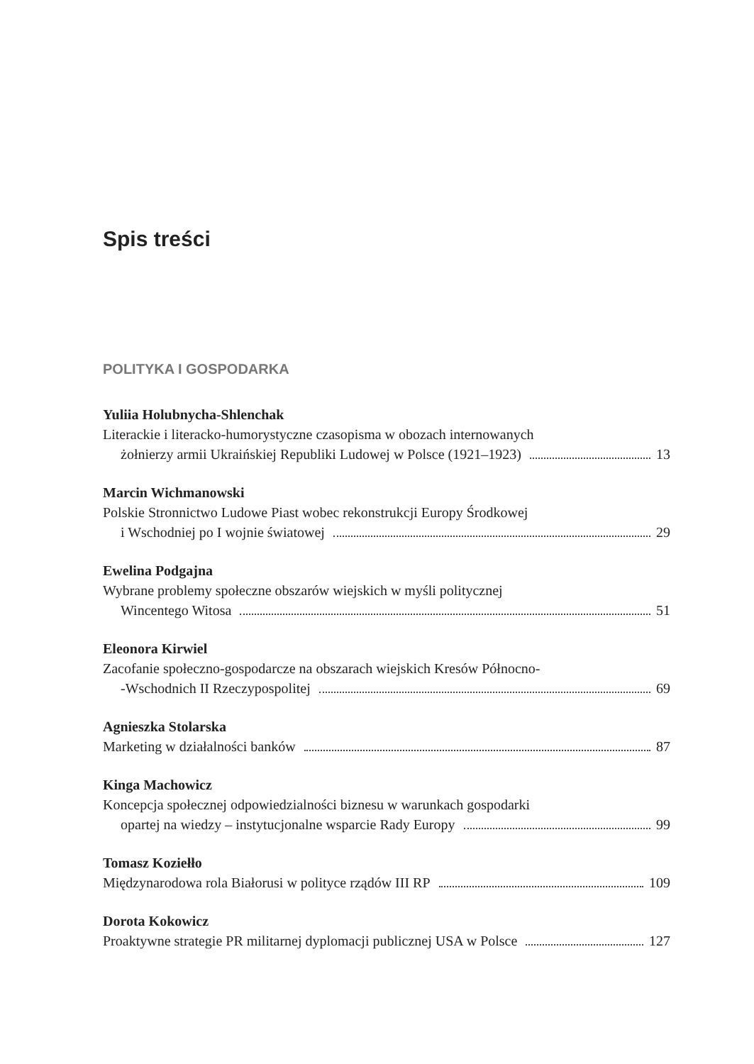Spis treści
POLITYKA I GOSPODARKA
Yuliia Holubnycha-Shlenchak
Literackie i literacko-humorystyczne czasopisma w obozach internowanych
żołnierzy armii Ukraińskiej Republiki Ludowej w Polsce (1921–1923) 13
Marcin Wichmanowski
Polskie Stronnictwo Ludowe Piast wobec rekonstrukcji Europy Środkowej
i Wschodniej po I wojnie światowej 29
Ewelina Podgajna
Wybrane problemy społeczne obszarów wiejskich w myśli politycznej
Wincentego Witosa 51
Eleonora Kirwiel
Zacofanie społeczno-gospodarcze na obszarach wiejskich Kresów Północno-
-Wschodnich II Rzeczypospolitej 69
Agnieszka Stolarska
Marketing w działalności banków 87
Kinga Machowicz
Koncepcja społecznej odpowiedzialności biznesu w warunkach gospodarki
opartej na wiedzy – instytucjonalne wsparcie Rady Europy 99
Tomasz Koziełło
Międzynarodowa rola Białorusi w polityce rządów III RP 109
Dorota Kokowicz
Proaktywne strategie PR militarnej dyplomacji publicznej USA w Polsce 127